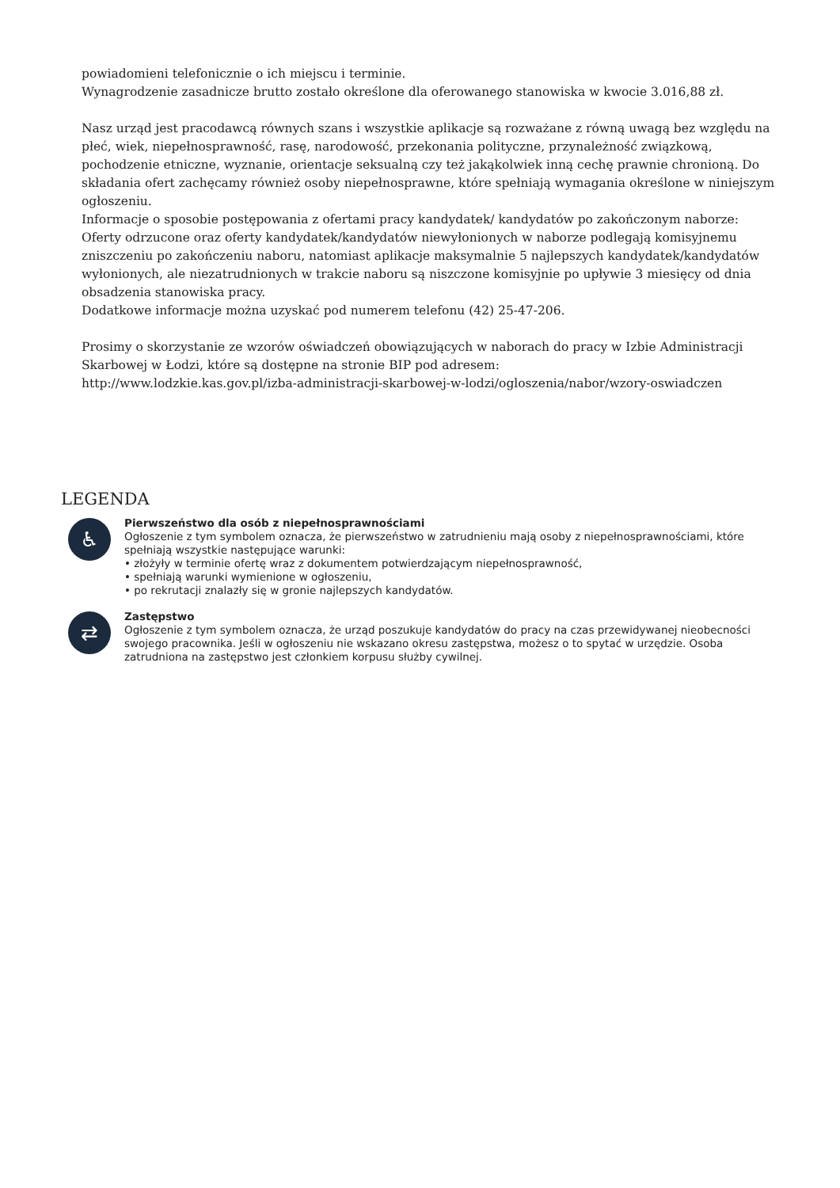powiadomieni telefonicznie o ich miejscu i terminie.
Wynagrodzenie zasadnicze brutto zostało określone dla oferowanego stanowiska w kwocie 3.016,88 zł.
Nasz urząd jest pracodawcą równych szans i wszystkie aplikacje są rozważane z równą uwagą bez względu na płeć, wiek, niepełnosprawność, rasę, narodowość, przekonania polityczne, przynależność związkową, pochodzenie etniczne, wyznanie, orientacje seksualną czy też jakąkolwiek inną cechę prawnie chronioną. Do składania ofert zachęcamy również osoby niepełnosprawne, które spełniają wymagania określone w niniejszym ogłoszeniu.
Informacje o sposobie postępowania z ofertami pracy kandydatek/ kandydatów po zakończonym naborze:
Oferty odrzucone oraz oferty kandydatek/kandydatów niewyłonionych w naborze podlegają komisyjnemu zniszczeniu po zakończeniu naboru, natomiast aplikacje maksymalnie 5 najlepszych kandydatek/kandydatów wyłonionych, ale niezatrudnionych w trakcie naboru są niszczone komisyjnie po upływie 3 miesięcy od dnia obsadzenia stanowiska pracy.
Dodatkowe informacje można uzyskać pod numerem telefonu (42) 25-47-206.
Prosimy o skorzystanie ze wzorów oświadczeń obowiązujących w naborach do pracy w Izbie Administracji Skarbowej w Łodzi, które są dostępne na stronie BIP pod adresem:
http://www.lodzkie.kas.gov.pl/izba-administracji-skarbowej-w-lodzi/ogloszenia/nabor/wzory-oswiadczen
LEGENDA
♿
Pierwszeństwo dla osób z niepełnosprawnościami
Ogłoszenie z tym symbolem oznacza, że pierwszeństwo w zatrudnieniu mają osoby z niepełnosprawnościami, które spełniają wszystkie następujące warunki:
• złożyły w terminie ofertę wraz z dokumentem potwierdzającym niepełnosprawność,
• spełniają warunki wymienione w ogłoszeniu,
• po rekrutacji znalazły się w gronie najlepszych kandydatów.
⇄
Zastępstwo
Ogłoszenie z tym symbolem oznacza, że urząd poszukuje kandydatów do pracy na czas przewidywanej nieobecności swojego pracownika. Jeśli w ogłoszeniu nie wskazano okresu zastępstwa, możesz o to spytać w urzędzie. Osoba zatrudniona na zastępstwo jest członkiem korpusu służby cywilnej.